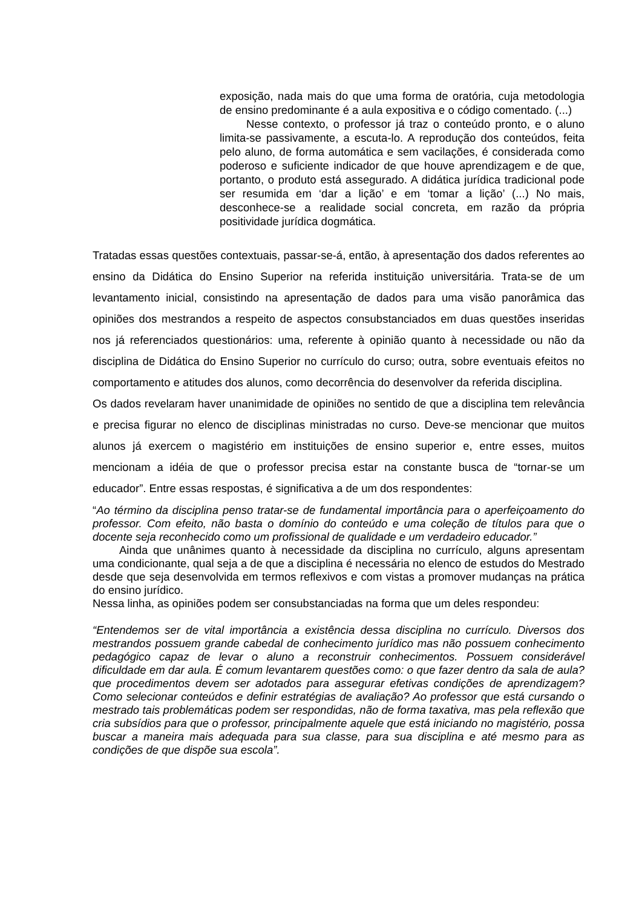exposição, nada mais do que uma forma de oratória, cuja metodologia de ensino predominante é a aula expositiva e o código comentado. (...)
Nesse contexto, o professor já traz o conteúdo pronto, e o aluno limita-se passivamente, a escuta-lo. A reprodução dos conteúdos, feita pelo aluno, de forma automática e sem vacilações, é considerada como poderoso e suficiente indicador de que houve aprendizagem e de que, portanto, o produto está assegurado. A didática jurídica tradicional pode ser resumida em ‘dar a lição’ e em ‘tomar a lição’ (...) No mais, desconhece-se a realidade social concreta, em razão da própria positividade jurídica dogmática.
Tratadas essas questões contextuais, passar-se-á, então, à apresentação dos dados referentes ao ensino da Didática do Ensino Superior na referida instituição universitária. Trata-se de um levantamento inicial, consistindo na apresentação de dados para uma visão panorâmica das opiniões dos mestrandos a respeito de aspectos consubstanciados em duas questões inseridas nos já referenciados questionários: uma, referente à opinião quanto à necessidade ou não da disciplina de Didática do Ensino Superior no currículo do curso; outra, sobre eventuais efeitos no comportamento e atitudes dos alunos, como decorrência do desenvolver da referida disciplina.
Os dados revelaram haver unanimidade de opiniões no sentido de que a disciplina tem relevância e precisa figurar no elenco de disciplinas ministradas no curso. Deve-se mencionar que muitos alunos já exercem o magistério em instituições de ensino superior e, entre esses, muitos mencionam a idéia de que o professor precisa estar na constante busca de “tornar-se um educador”. Entre essas respostas, é significativa a de um dos respondentes:
“Ao término da disciplina penso tratar-se de fundamental importância para o aperfeiçoamento do professor. Com efeito, não basta o domínio do conteúdo e uma coleção de títulos para que o docente seja reconhecido como um profissional de qualidade e um verdadeiro educador.”
Ainda que unânimes quanto à necessidade da disciplina no currículo, alguns apresentam uma condicionante, qual seja a de que a disciplina é necessária no elenco de estudos do Mestrado desde que seja desenvolvida em termos reflexivos e com vistas a promover mudanças na prática do ensino jurídico.
Nessa linha, as opiniões podem ser consubstanciadas na forma que um deles respondeu:
“Entendemos ser de vital importância a existência dessa disciplina no currículo. Diversos dos mestrandos possuem grande cabedal de conhecimento jurídico mas não possuem conhecimento pedagógico capaz de levar o aluno a reconstruir conhecimentos. Possuem considerável dificuldade em dar aula. É comum levantarem questões como: o que fazer dentro da sala de aula? que procedimentos devem ser adotados para assegurar efetivas condições de aprendizagem? Como selecionar conteúdos e definir estratégias de avaliação? Ao professor que está cursando o mestrado tais problemáticas podem ser respondidas, não de forma taxativa, mas pela reflexão que cria subsídios para que o professor, principalmente aquele que está iniciando no magistério, possa buscar a maneira mais adequada para sua classe, para sua disciplina e até mesmo para as condições de que dispõe sua escola”.